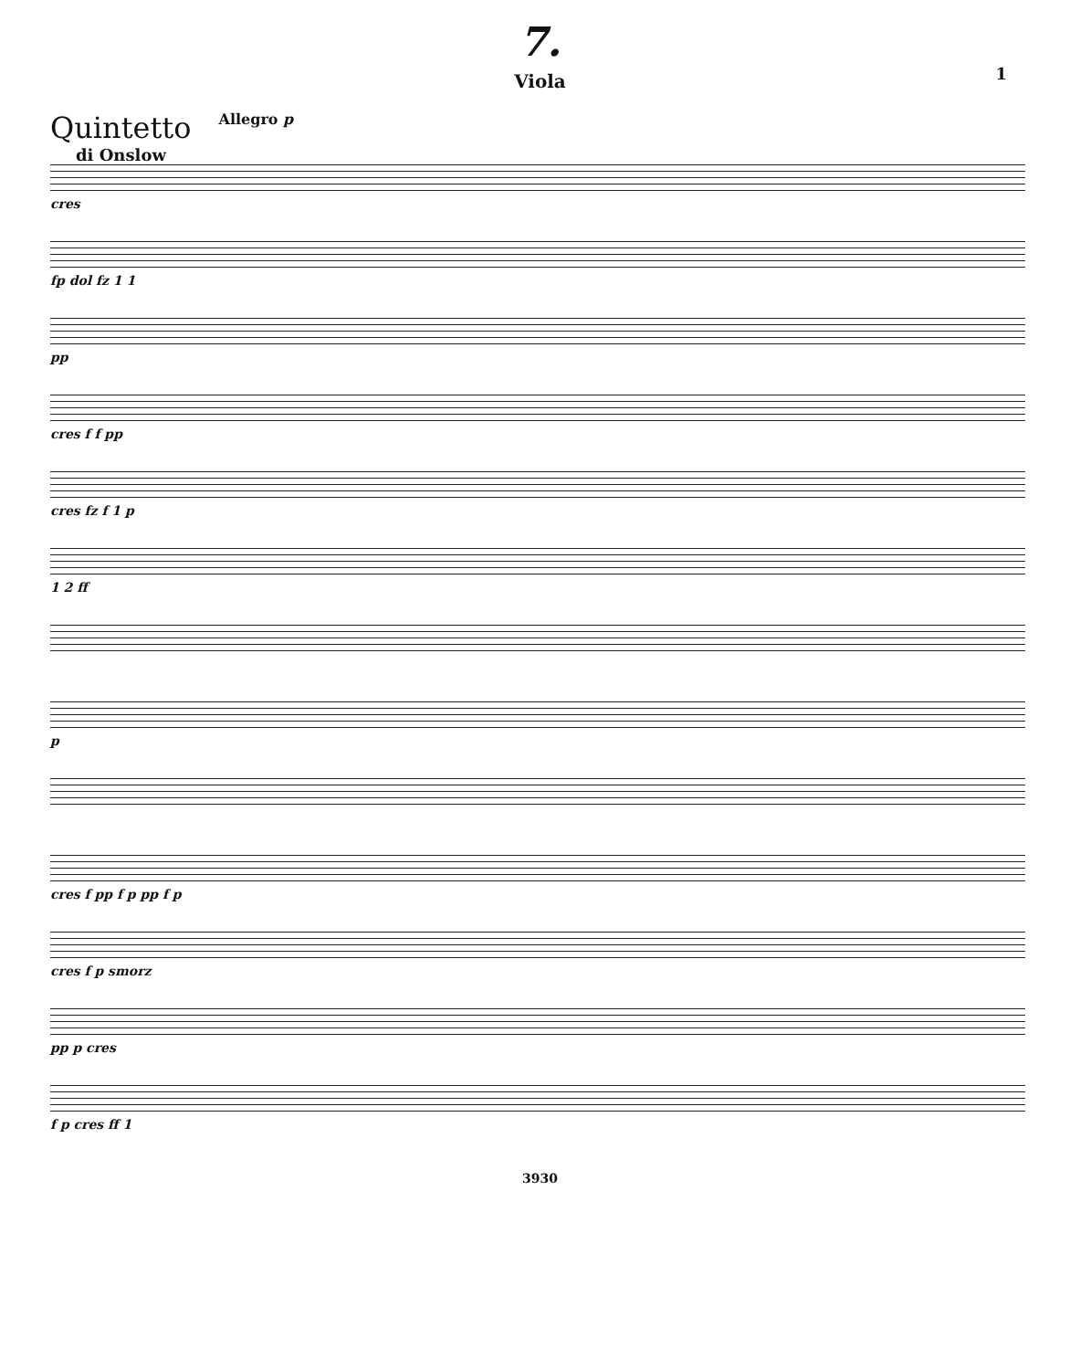7.
Viola
1
Quintetto
di Onslow
Allegro p
cres
fp dol fz 1 1
pp
cres f f pp
cres fz f 1 p
1 2 ff
p
cres f pp f p pp f p
cres f p smorz
pp p cres
f p cres ff 1
3930